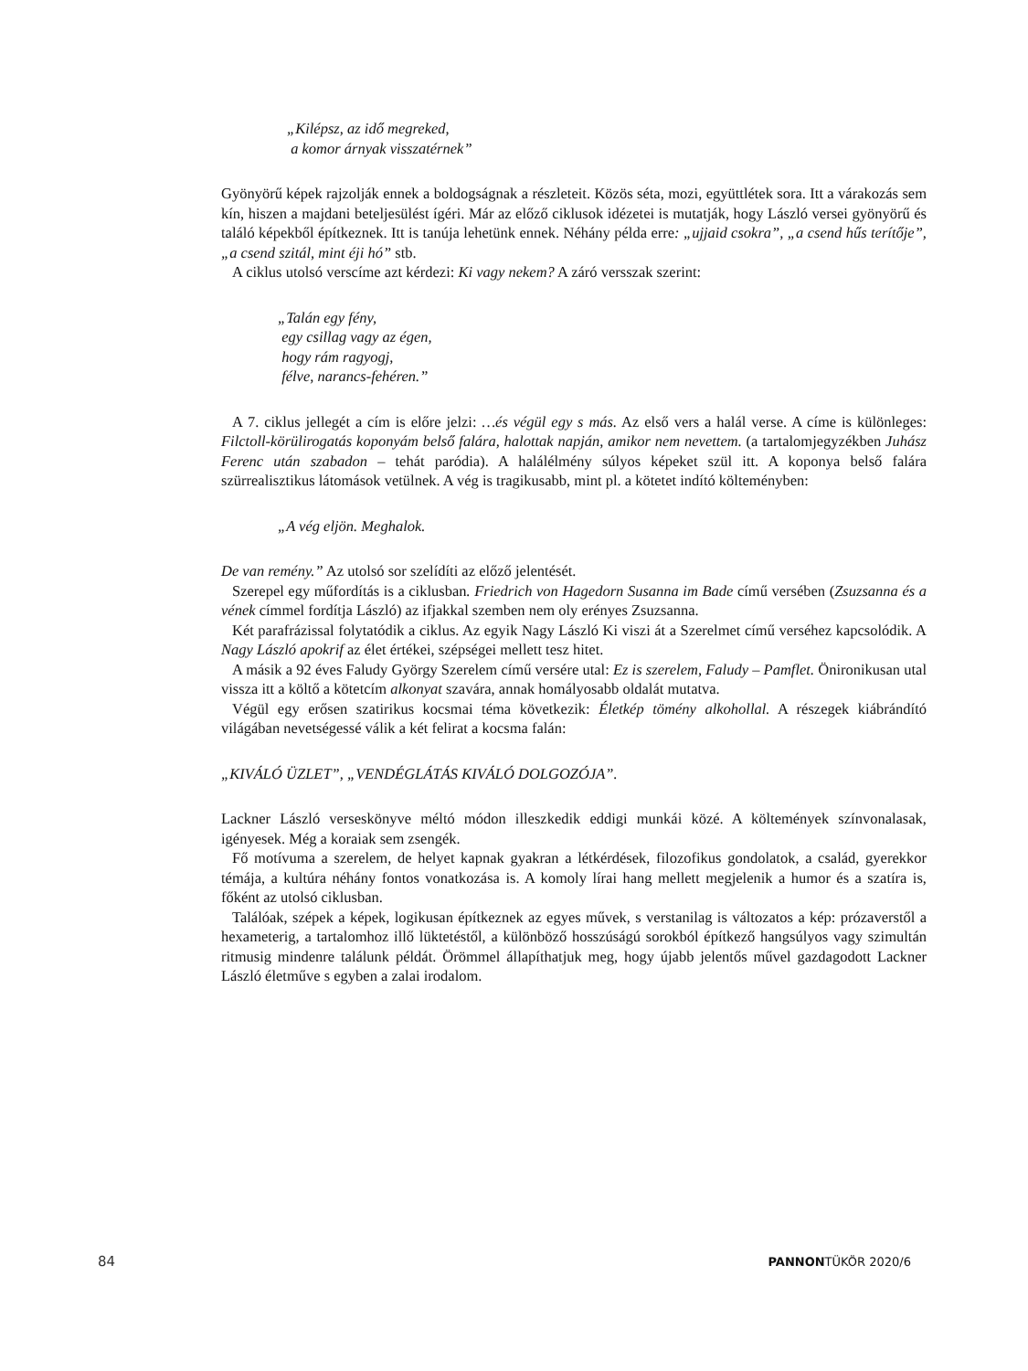„Kilépsz, az idő megreked,
a komor árnyak visszatérnek”
Gyönyörű képek rajzolják ennek a boldogságnak a részleteit. Közös séta, mozi, együttlétek sora. Itt a várakozás sem kín, hiszen a majdani beteljesülést ígéri. Már az előző ciklusok idézetei is mutatják, hogy László versei gyönyörű és találó képekből építkeznek. Itt is tanúja lehetünk ennek. Néhány példa erre: „ujjaid csokra”, „a csend hűs terítője”, „a csend szitál, mint éji hó” stb.
A ciklus utolsó verscíme azt kérdezi: Ki vagy nekem? A záró versszak szerint:
„Talán egy fény,
egy csillag vagy az égen,
hogy rám ragyogj,
félve, narancs-fehéren.”
A 7. ciklus jellegét a cím is előre jelzi: …és végül egy s más. Az első vers a halál verse. A címe is különleges: Filctoll-körülirogatás koponyám belső falára, halottak napján, amikor nem nevettem. (a tartalomjegyzékben Juhász Ferenc után szabadon – tehát paródia). A halálélmény súlyos képeket szül itt. A koponya belső falára szürrealisztikus látomások vetülnek. A vég is tragikusabb, mint pl. a kötetet indító költeményben:
„A vég eljön. Meghalok.
De van remény.” Az utolsó sor szelídíti az előző jelentését.
Szerepel egy műfordítás is a ciklusban. Friedrich von Hagedorn Susanna im Bade című versében (Zsuzsanna és a vének címmel fordítja László) az ifjakkal szemben nem oly erényes Zsuzsanna.
Két parafrázissal folytatódik a ciklus. Az egyik Nagy László Ki viszi át a Szerelmet című verséhez kapcsolódik. A Nagy László apokrif az élet értékei, szépségei mellett tesz hitet.
A másik a 92 éves Faludy György Szerelem című versére utal: Ez is szerelem, Faludy – Pamflet. Önironikusan utal vissza itt a költő a kötetcím alkonyat szavára, annak homályosabb oldalát mutatva.
Végül egy erősen szatirikus kocsmai téma következik: Életkép tömény alkohollal. A részegek kiábrándító világában nevetségessé válik a két felirat a kocsma falán:
„KIVÁLÓ ÜZLET”, „VENDÉGLÁTÁS KIVÁLÓ DOLGOZÓJA”.
Lackner László verseskönyve méltó módon illeszkedik eddigi munkái közé. A költemények színvonalasak, igényesek. Még a koraiak sem zsengék.
Fő motívuma a szerelem, de helyet kapnak gyakran a létkérdések, filozofikus gondolatok, a család, gyerekkor témája, a kultúra néhány fontos vonatkozása is. A komoly lírai hang mellett megjelenik a humor és a szatíra is, főként az utolsó ciklusban.
Találóak, szépek a képek, logikusan építkeznek az egyes művek, s verstanilag is változatos a kép: prózaverstől a hexameterig, a tartalomhoz illő lüktetéstől, a különböző hosszúságú sorokból építkező hangsúlyos vagy szimultán ritmusig mindenre találunk példát. Örömmel állapíthatjuk meg, hogy újabb jelentős művel gazdagodott Lackner László életműve s egyben a zalai irodalom.
84 PANNONTÜKÖR 2020/6